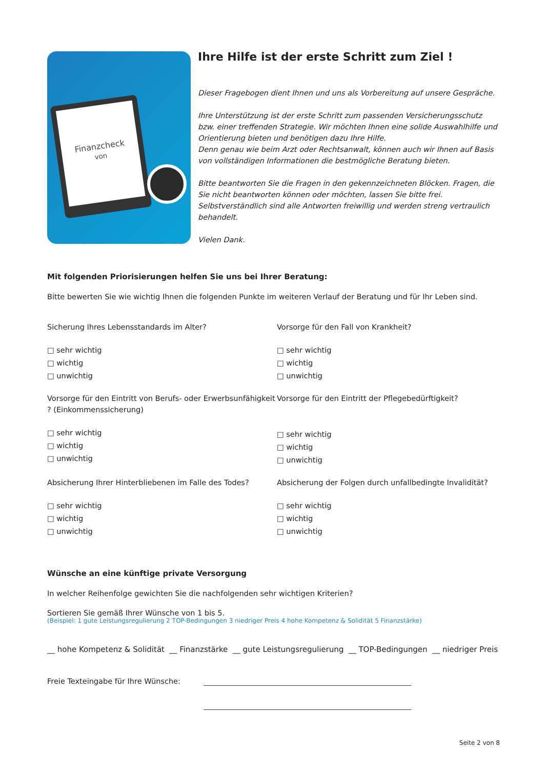Finanzcheck
von
Ihre Hilfe ist der erste Schritt zum Ziel !
Dieser Fragebogen dient Ihnen und uns als Vorbereitung auf unsere Gespräche.
Ihre Unterstützung ist der erste Schritt zum passenden Versicherungsschutz bzw. einer treffenden Strategie. Wir möchten Ihnen eine solide Auswahlhilfe und Orientierung bieten und benötigen dazu Ihre Hilfe.
Denn genau wie beim Arzt oder Rechtsanwalt, können auch wir Ihnen auf Basis von vollständigen Informationen die bestmögliche Beratung bieten.
Bitte beantworten Sie die Fragen in den gekennzeichneten Blöcken. Fragen, die Sie nicht beantworten können oder möchten, lassen Sie bitte frei. Selbstverständlich sind alle Antworten freiwillig und werden streng vertraulich behandelt.
Vielen Dank.
Mit folgenden Priorisierungen helfen Sie uns bei Ihrer Beratung:
Bitte bewerten Sie wie wichtig Ihnen die folgenden Punkte im weiteren Verlauf der Beratung und für Ihr Leben sind.
Sicherung Ihres Lebensstandards im Alter?
□ sehr wichtig
□ wichtig
□ unwichtig
Vorsorge für den Fall von Krankheit?
□ sehr wichtig
□ wichtig
□ unwichtig
Vorsorge für den Eintritt von Berufs- oder Erwerbsunfähigkeit ? (Einkommenssicherung)
□ sehr wichtig
□ wichtig
□ unwichtig
Vorsorge für den Eintritt der Pflegebedürftigkeit?
□ sehr wichtig
□ wichtig
□ unwichtig
Absicherung Ihrer Hinterbliebenen im Falle des Todes?
□ sehr wichtig
□ wichtig
□ unwichtig
Absicherung der Folgen durch unfallbedingte Invalidität?
□ sehr wichtig
□ wichtig
□ unwichtig
Wünsche an eine künftige private Versorgung
In welcher Reihenfolge gewichten Sie die nachfolgenden sehr wichtigen Kriterien?
Sortieren Sie gemäß Ihrer Wünsche von 1 bis 5.
(Beispiel: 1 gute Leistungsregulierung 2 TOP-Bedingungen 3 niedriger Preis 4 hohe Kompetenz & Solidität 5 Finanzstärke)
__ hohe Kompetenz & Solidität __ Finanzstärke __ gute Leistungsregulierung __ TOP-Bedingungen __ niedriger Preis
Freie Texteingabe für Ihre Wünsche:
Seite 2 von 8